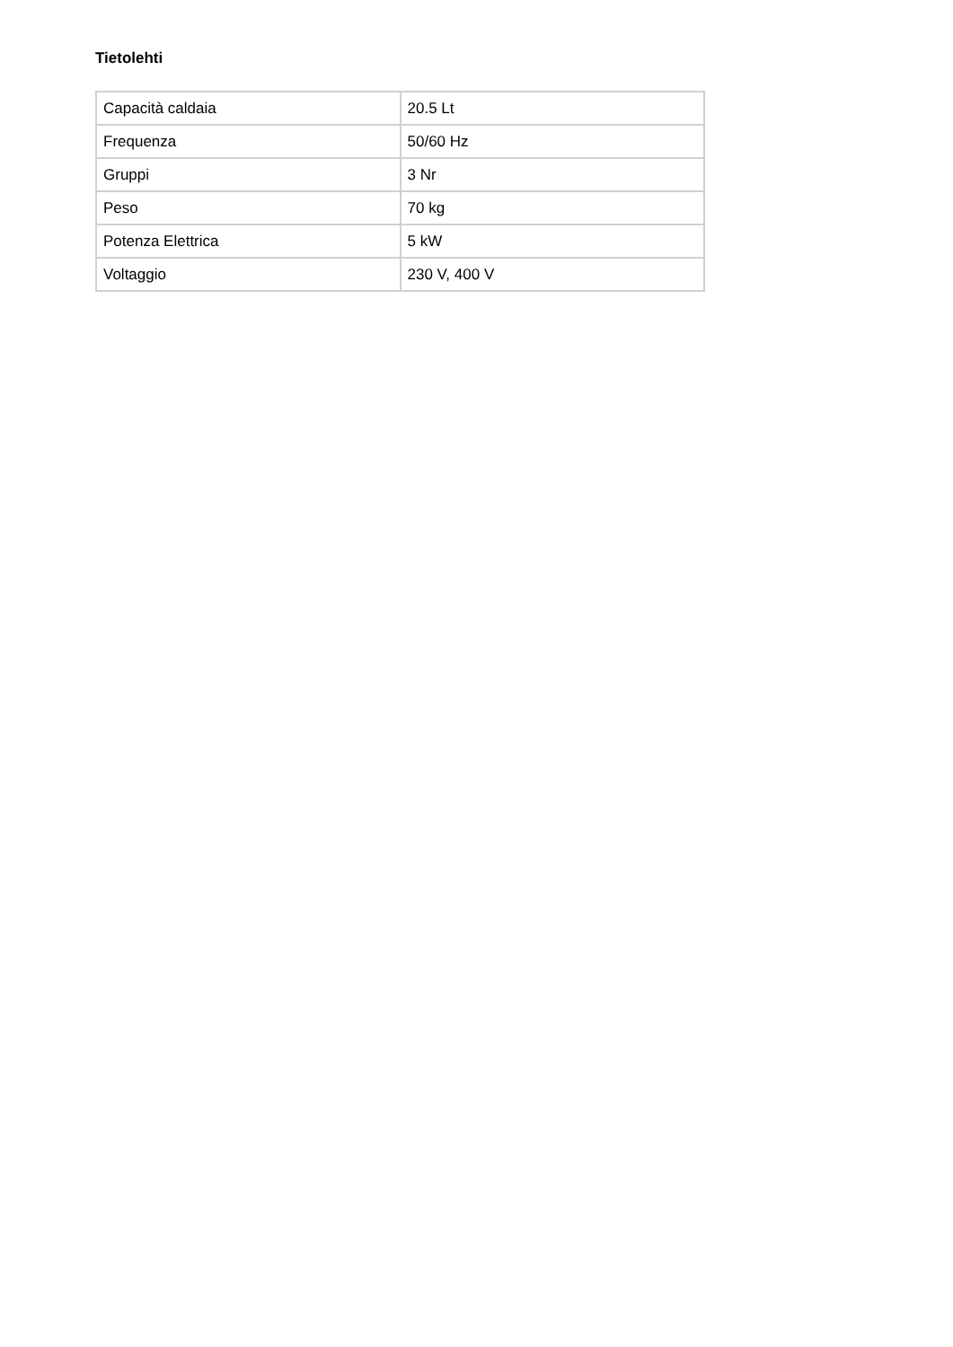Tietolehti
| Capacità caldaia | 20.5 Lt |
| Frequenza | 50/60 Hz |
| Gruppi | 3 Nr |
| Peso | 70 kg |
| Potenza Elettrica | 5 kW |
| Voltaggio | 230 V, 400 V |